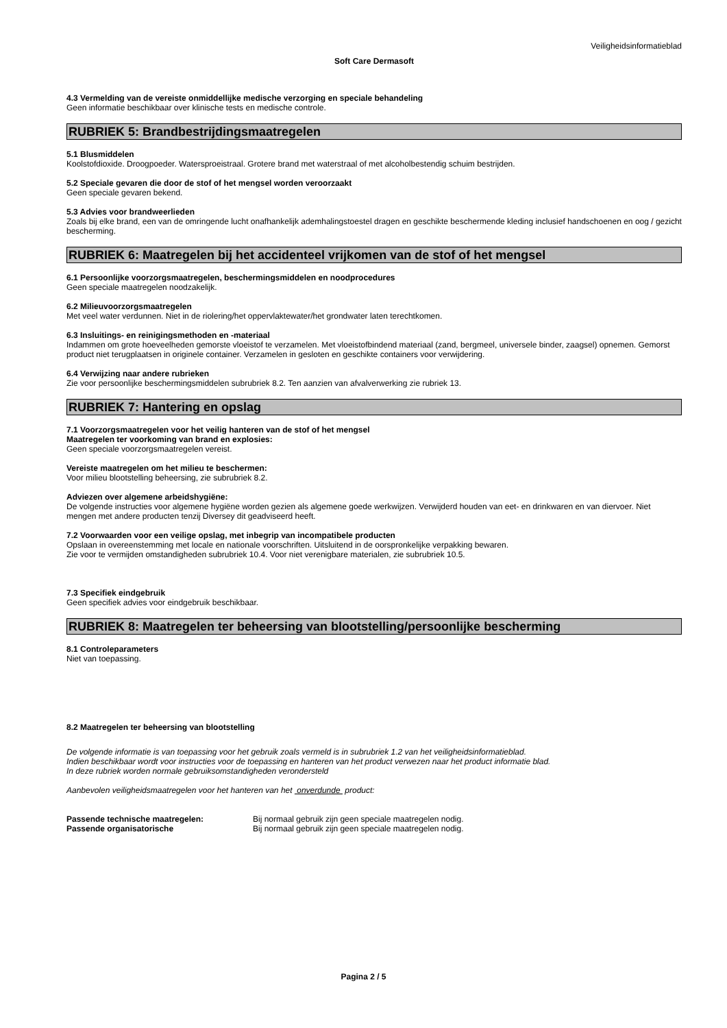Veiligheidsinformatieblad
Soft Care Dermasoft
4.3 Vermelding van de vereiste onmiddellijke medische verzorging en speciale behandeling
Geen informatie beschikbaar over klinische tests en medische controle.
RUBRIEK 5: Brandbestrijdingsmaatregelen
5.1 Blusmiddelen
Koolstofdioxide. Droogpoeder. Watersproeistraal. Grotere brand met waterstraal of met alcoholbestendig schuim bestrijden.
5.2 Speciale gevaren die door de stof of het mengsel worden veroorzaakt
Geen speciale gevaren bekend.
5.3 Advies voor brandweerlieden
Zoals bij elke brand, een van de omringende lucht onafhankelijk ademhalingstoestel dragen en geschikte beschermende kleding inclusief handschoenen en oog / gezicht bescherming.
RUBRIEK 6: Maatregelen bij het accidenteel vrijkomen van de stof of het mengsel
6.1 Persoonlijke voorzorgsmaatregelen, beschermingsmiddelen en noodprocedures
Geen speciale maatregelen noodzakelijk.
6.2 Milieuvoorzorgsmaatregelen
Met veel water verdunnen. Niet in de riolering/het oppervlaktewater/het grondwater laten terechtkomen.
6.3 Insluitings- en reinigingsmethoden en -materiaal
Indammen om grote hoeveelheden gemorste vloeistof te verzamelen. Met vloeistofbindend materiaal (zand, bergmeel, universele binder, zaagsel) opnemen. Gemorst product niet terugplaatsen in originele container. Verzamelen in gesloten en geschikte containers voor verwijdering.
6.4 Verwijzing naar andere rubrieken
Zie voor persoonlijke beschermingsmiddelen subrubriek 8.2. Ten aanzien van afvalverwerking zie rubriek 13.
RUBRIEK 7: Hantering en opslag
7.1 Voorzorgsmaatregelen voor het veilig hanteren van de stof of het mengsel
Maatregelen ter voorkoming van brand en explosies:
Geen speciale voorzorgsmaatregelen vereist.
Vereiste maatregelen om het milieu te beschermen:
Voor milieu blootstelling beheersing, zie subrubriek 8.2.
Adviezen over algemene arbeidshygiëne:
De volgende instructies voor algemene hygiëne worden gezien als algemene goede werkwijzen. Verwijderd houden van eet- en drinkwaren en van diervoer. Niet mengen met andere producten tenzij Diversey dit geadviseerd heeft.
7.2 Voorwaarden voor een veilige opslag, met inbegrip van incompatibele producten
Opslaan in overeenstemming met locale en nationale voorschriften. Uitsluitend in de oorspronkelijke verpakking bewaren.
Zie voor te vermijden omstandigheden subrubriek 10.4. Voor niet verenigbare materialen, zie subrubriek 10.5.
7.3 Specifiek eindgebruik
Geen specifiek advies voor eindgebruik beschikbaar.
RUBRIEK 8: Maatregelen ter beheersing van blootstelling/persoonlijke bescherming
8.1 Controleparameters
Niet van toepassing.
8.2 Maatregelen ter beheersing van blootstelling
De volgende informatie is van toepassing voor het gebruik zoals vermeld is in subrubriek 1.2 van het veiligheidsinformatieblad.
Indien beschikbaar wordt voor instructies voor de toepassing en hanteren van het product verwezen naar het product informatie blad.
In deze rubriek worden normale gebruiksomstandigheden verondersteld
Aanbevolen veiligheidsmaatregelen voor het hanteren van het onverdunde product:
Passende technische maatregelen: Bij normaal gebruik zijn geen speciale maatregelen nodig.
Passende organisatorische Bij normaal gebruik zijn geen speciale maatregelen nodig.
Pagina 2 / 5